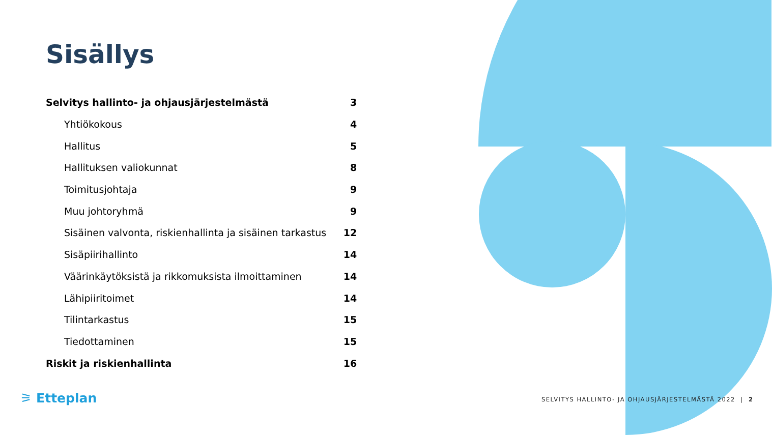Sisällys
| Selvitys hallinto- ja ohjausjärjestelmästä | 3 |
| Yhtiökokous | 4 |
| Hallitus | 5 |
| Hallituksen valiokunnat | 8 |
| Toimitusjohtaja | 9 |
| Muu johtoryhmä | 9 |
| Sisäinen valvonta, riskienhallinta ja sisäinen tarkastus | 12 |
| Sisäpiirihallinto | 14 |
| Väärinkäytöksistä ja rikkomuksista ilmoittaminen | 14 |
| Lähipiiritoimet | 14 |
| Tilintarkastus | 15 |
| Tiedottaminen | 15 |
| Riskit ja riskienhallinta | 16 |
⚞ Etteplan
SELVITYS HALLINTO- JA OHJAUSJÄRJESTELMÄSTÄ 2022 | 2